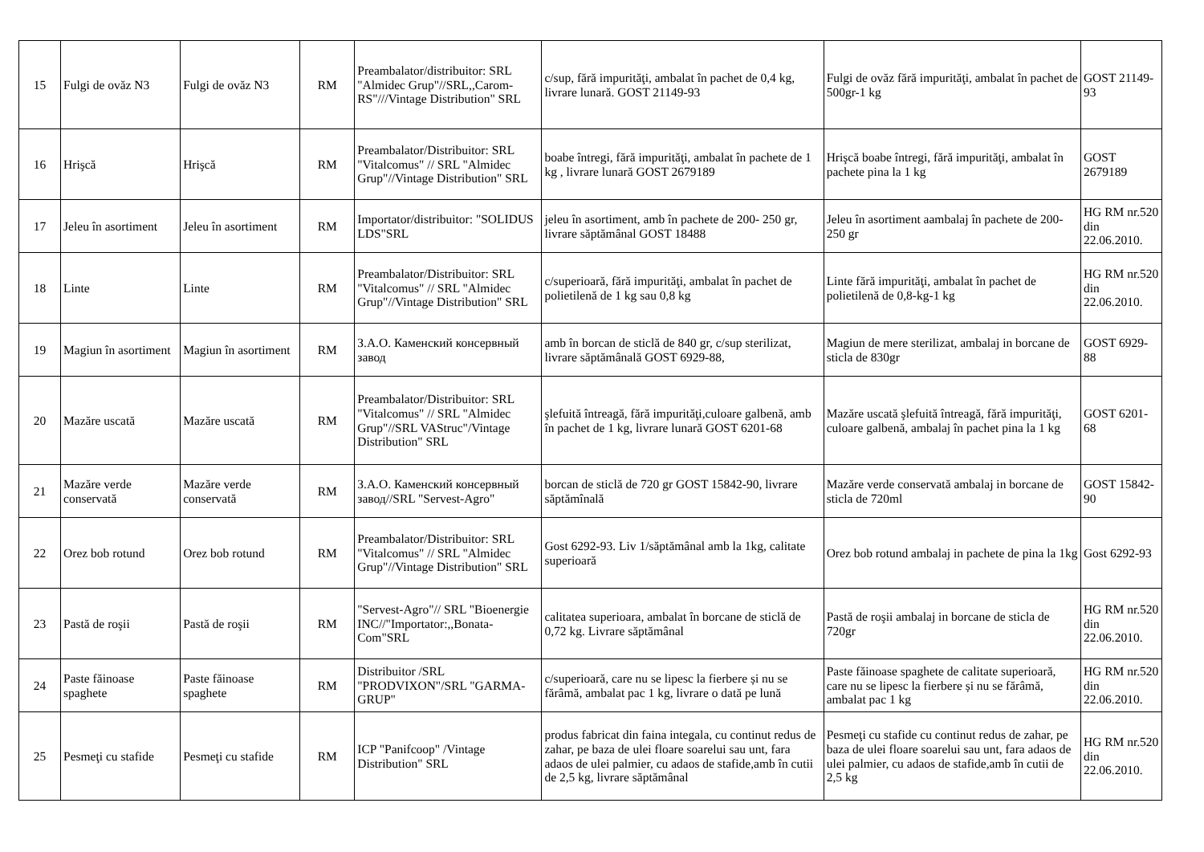| 15 | Fulgi de ovăz N3 | Fulgi de ovăz N3 | RM | Preambalator/distribuitor: SRL "Almidec Grup"//SRL,,Carom-RS"///Vintage Distribution" SRL | c/sup, fără impurităţi, ambalat în pachet de 0,4 kg, livrare lunară. GOST 21149-93 | Fulgi de ovăz fără impurităţi, ambalat în pachet de 500gr-1 kg | GOST 21149-93 |
| 16 | Hrişcă | Hrişcă | RM | Preambalator/Distribuitor: SRL "Vitalcomus" // SRL "Almidec Grup"//Vintage Distribution" SRL | boabe întregi, fără impurităţi, ambalat în pachete de 1 kg , livrare lunară GOST 2679189 | Hrişcă boabe întregi, fără impurităţi, ambalat în pachete pina la 1 kg | GOST 2679189 |
| 17 | Jeleu în asortiment | Jeleu în asortiment | RM | Importator/distribuitor: "SOLIDUS LDS"SRL | jeleu în asortiment, amb în pachete de 200- 250 gr, livrare săptămânal GOST 18488 | Jeleu în asortiment aambalaj în pachete de 200- 250 gr | HG RM nr.520 din 22.06.2010. |
| 18 | Linte | Linte | RM | Preambalator/Distribuitor: SRL "Vitalcomus" // SRL "Almidec Grup"//Vintage Distribution" SRL | c/superioară, fără impurităţi, ambalat în pachet de polietilenă de 1 kg sau 0,8 kg | Linte fără impurităţi, ambalat în pachet de polietilenă de 0,8-kg-1 kg | HG RM nr.520 din 22.06.2010. |
| 19 | Magiun în asortiment | Magiun în asortiment | RM | З.А.О. Каменский консервный завод | amb în borcan de sticlă de 840 gr, c/sup sterilizat, livrare săptămânală GOST 6929-88, | Magiun de mere sterilizat, ambalaj in borcane de sticla de 830gr | GOST 6929-88 |
| 20 | Mazăre uscată | Mazăre uscată | RM | Preambalator/Distribuitor: SRL "Vitalcomus" // SRL "Almidec Grup"//SRL VAStruc"/Vintage Distribution" SRL | şlefuită întreagă, fără impurităţi,culoare galbenă, amb în pachet de 1 kg, livrare lunară GOST 6201-68 | Mazăre uscată şlefuită întreagă, fără impurităţi, culoare galbenă, ambalaj în pachet pina la 1 kg | GOST 6201-68 |
| 21 | Mazăre verde conservată | Mazăre verde conservată | RM | З.А.О. Каменский консервный завод//SRL "Servest-Agro" | borcan de sticlă de 720 gr GOST 15842-90, livrare săptămînală | Mazăre verde conservată ambalaj in borcane de sticla de 720ml | GOST 15842-90 |
| 22 | Orez bob rotund | Orez bob rotund | RM | Preambalator/Distribuitor: SRL "Vitalcomus" // SRL "Almidec Grup"//Vintage Distribution" SRL | Gost 6292-93. Liv 1/săptămânal amb la 1kg, calitate superioară | Orez bob rotund ambalaj in pachete de pina la 1kg | Gost 6292-93 |
| 23 | Pastă de roşii | Pastă de roşii | RM | "Servest-Agro"// SRL "Bioenergie INC//"Importator:,,Bonata-Com"SRL | calitatea superioara, ambalat în borcane de sticlă de 0,72 kg. Livrare săptămânal | Pastă de roşii ambalaj in borcane de sticla de 720gr | HG RM nr.520 din 22.06.2010. |
| 24 | Paste făinoase spaghete | Paste făinoase spaghete | RM | Distribuitor /SRL "PRODVIXON"/SRL "GARMA-GRUP" | c/superioară, care nu se lipesc la fierbere și nu se fărâmă, ambalat pac 1 kg, livrare o dată pe lună | Paste făinoase spaghete de calitate superioară, care nu se lipesc la fierbere și nu se fărâmă, ambalat pac 1 kg | HG RM nr.520 din 22.06.2010. |
| 25 | Pesmeţi cu stafide | Pesmeţi cu stafide | RM | ICP "Panifcoop" /Vintage Distribution" SRL | produs fabricat din faina integala, cu continut redus de zahar, pe baza de ulei floare soarelui sau unt, fara adaos de ulei palmier, cu adaos de stafide,amb în cutii de 2,5 kg, livrare săptămânal | Pesmeţi cu stafide cu continut redus de zahar, pe baza de ulei floare soarelui sau unt, fara adaos de ulei palmier, cu adaos de stafide,amb în cutii de 2,5 kg | HG RM nr.520 din 22.06.2010. |